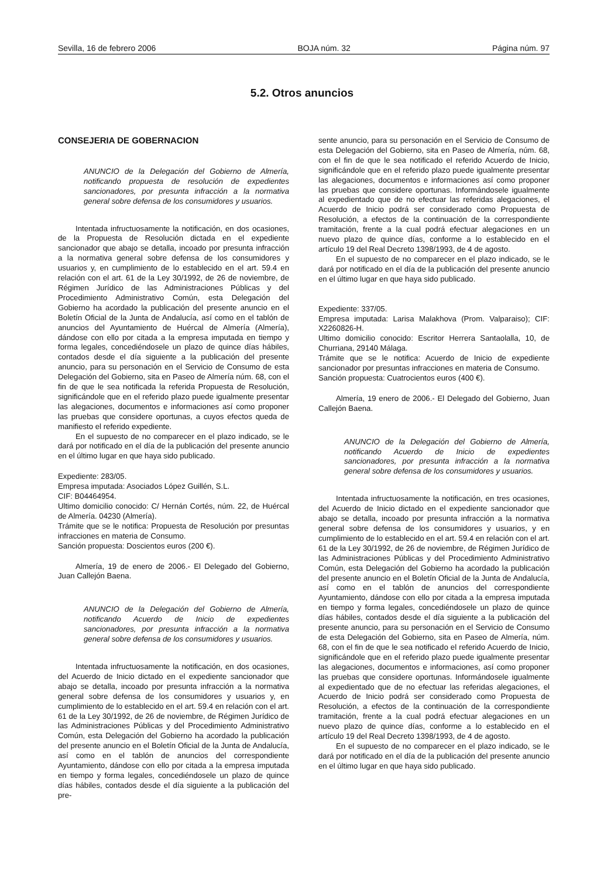Sevilla, 16 de febrero 2006 BOJA núm. 32 Página núm. 97
5.2. Otros anuncios
CONSEJERIA DE GOBERNACION
ANUNCIO de la Delegación del Gobierno de Almería, notificando propuesta de resolución de expedientes sancionadores, por presunta infracción a la normativa general sobre defensa de los consumidores y usuarios.
Intentada infructuosamente la notificación, en dos ocasiones, de la Propuesta de Resolución dictada en el expediente sancionador que abajo se detalla, incoado por presunta infracción a la normativa general sobre defensa de los consumidores y usuarios y, en cumplimiento de lo establecido en el art. 59.4 en relación con el art. 61 de la Ley 30/1992, de 26 de noviembre, de Régimen Jurídico de las Administraciones Públicas y del Procedimiento Administrativo Común, esta Delegación del Gobierno ha acordado la publicación del presente anuncio en el Boletín Oficial de la Junta de Andalucía, así como en el tablón de anuncios del Ayuntamiento de Huércal de Almería (Almería), dándose con ello por citada a la empresa imputada en tiempo y forma legales, concediéndosele un plazo de quince días hábiles, contados desde el día siguiente a la publicación del presente anuncio, para su personación en el Servicio de Consumo de esta Delegación del Gobierno, sita en Paseo de Almería núm. 68, con el fin de que le sea notificada la referida Propuesta de Resolución, significándole que en el referido plazo puede igualmente presentar las alegaciones, documentos e informaciones así como proponer las pruebas que considere oportunas, a cuyos efectos queda de manifiesto el referido expediente.
En el supuesto de no comparecer en el plazo indicado, se le dará por notificado en el día de la publicación del presente anuncio en el último lugar en que haya sido publicado.
Expediente: 283/05.
Empresa imputada: Asociados López Guillén, S.L.
CIF: B04464954.
Ultimo domicilio conocido: C/ Hernán Cortés, núm. 22, de Huércal de Almería. 04230 (Almería).
Trámite que se le notifica: Propuesta de Resolución por presuntas infracciones en materia de Consumo.
Sanción propuesta: Doscientos euros (200 €).
Almería, 19 de enero de 2006.- El Delegado del Gobierno, Juan Callejón Baena.
ANUNCIO de la Delegación del Gobierno de Almería, notificando Acuerdo de Inicio de expedientes sancionadores, por presunta infracción a la normativa general sobre defensa de los consumidores y usuarios.
Intentada infructuosamente la notificación, en dos ocasiones, del Acuerdo de Inicio dictado en el expediente sancionador que abajo se detalla, incoado por presunta infracción a la normativa general sobre defensa de los consumidores y usuarios y, en cumplimiento de lo establecido en el art. 59.4 en relación con el art. 61 de la Ley 30/1992, de 26 de noviembre, de Régimen Jurídico de las Administraciones Públicas y del Procedimiento Administrativo Común, esta Delegación del Gobierno ha acordado la publicación del presente anuncio en el Boletín Oficial de la Junta de Andalucía, así como en el tablón de anuncios del correspondiente Ayuntamiento, dándose con ello por citada a la empresa imputada en tiempo y forma legales, concediéndosele un plazo de quince días hábiles, contados desde el día siguiente a la publicación del pre-
sente anuncio, para su personación en el Servicio de Consumo de esta Delegación del Gobierno, sita en Paseo de Almería, núm. 68, con el fin de que le sea notificado el referido Acuerdo de Inicio, significándole que en el referido plazo puede igualmente presentar las alegaciones, documentos e informaciones así como proponer las pruebas que considere oportunas. Informándosele igualmente al expedientado que de no efectuar las referidas alegaciones, el Acuerdo de Inicio podrá ser considerado como Propuesta de Resolución, a efectos de la continuación de la correspondiente tramitación, frente a la cual podrá efectuar alegaciones en un nuevo plazo de quince días, conforme a lo establecido en el artículo 19 del Real Decreto 1398/1993, de 4 de agosto.
En el supuesto de no comparecer en el plazo indicado, se le dará por notificado en el día de la publicación del presente anuncio en el último lugar en que haya sido publicado.
Expediente: 337/05.
Empresa imputada: Larisa Malakhova (Prom. Valparaiso); CIF: X2260826-H.
Ultimo domicilio conocido: Escritor Herrera Santaolalla, 10, de Churriana, 29140 Málaga.
Trámite que se le notifica: Acuerdo de Inicio de expediente sancionador por presuntas infracciones en materia de Consumo.
Sanción propuesta: Cuatrocientos euros (400 €).
Almería, 19 enero de 2006.- El Delegado del Gobierno, Juan Callejón Baena.
ANUNCIO de la Delegación del Gobierno de Almería, notificando Acuerdo de Inicio de expedientes sancionadores, por presunta infracción a la normativa general sobre defensa de los consumidores y usuarios.
Intentada infructuosamente la notificación, en tres ocasiones, del Acuerdo de Inicio dictado en el expediente sancionador que abajo se detalla, incoado por presunta infracción a la normativa general sobre defensa de los consumidores y usuarios, y en cumplimiento de lo establecido en el art. 59.4 en relación con el art. 61 de la Ley 30/1992, de 26 de noviembre, de Régimen Jurídico de las Administraciones Públicas y del Procedimiento Administrativo Común, esta Delegación del Gobierno ha acordado la publicación del presente anuncio en el Boletín Oficial de la Junta de Andalucía, así como en el tablón de anuncios del correspondiente Ayuntamiento, dándose con ello por citada a la empresa imputada en tiempo y forma legales, concediéndosele un plazo de quince días hábiles, contados desde el día siguiente a la publicación del presente anuncio, para su personación en el Servicio de Consumo de esta Delegación del Gobierno, sita en Paseo de Almería, núm. 68, con el fin de que le sea notificado el referido Acuerdo de Inicio, significándole que en el referido plazo puede igualmente presentar las alegaciones, documentos e informaciones, así como proponer las pruebas que considere oportunas. Informándosele igualmente al expedientado que de no efectuar las referidas alegaciones, el Acuerdo de Inicio podrá ser considerado como Propuesta de Resolución, a efectos de la continuación de la correspondiente tramitación, frente a la cual podrá efectuar alegaciones en un nuevo plazo de quince días, conforme a lo establecido en el artículo 19 del Real Decreto 1398/1993, de 4 de agosto.
En el supuesto de no comparecer en el plazo indicado, se le dará por notificado en el día de la publicación del presente anuncio en el último lugar en que haya sido publicado.